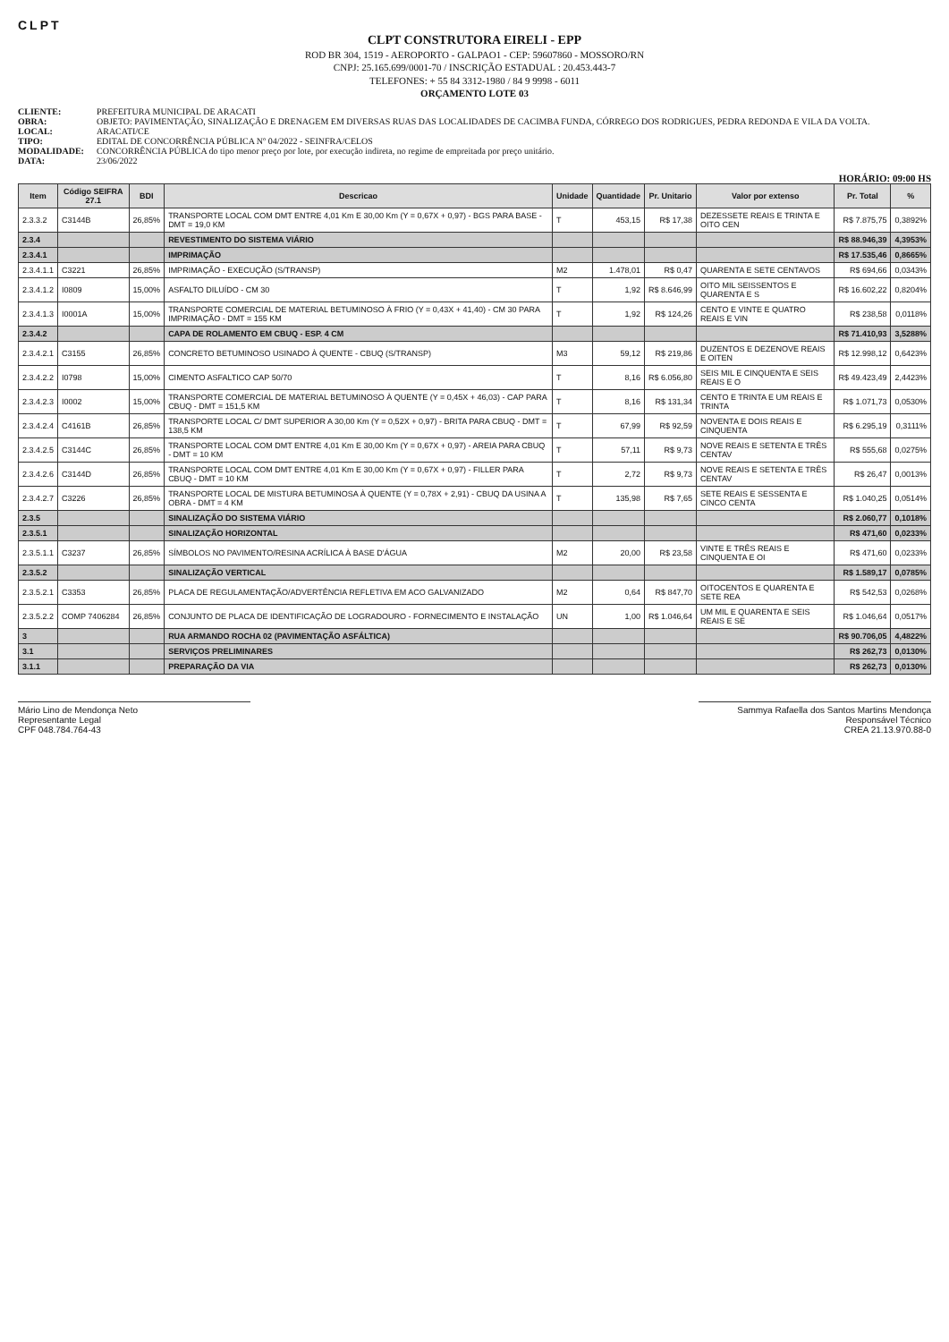CLPT
CLPT CONSTRUTORA EIRELI - EPP
ROD BR 304, 1519 - AEROPORTO - GALPAO1 - CEP: 59607860 - MOSSORO/RN
CNPJ: 25.165.699/0001-70 / INSCRIÇÃO ESTADUAL : 20.453.443-7
TELEFONES: + 55 84 3312-1980 / 84 9 9998 - 6011
ORÇAMENTO LOTE 03
CLIENTE: PREFEITURA MUNICIPAL DE ARACATI
OBRA: OBJETO: PAVIMENTAÇÃO, SINALIZAÇÃO E DRENAGEM EM DIVERSAS RUAS DAS LOCALIDADES DE CACIMBA FUNDA, CÓRREGO DOS RODRIGUES, PEDRA REDONDA E VILA DA VOLTA.
LOCAL: ARACATI/CE
TIPO: EDITAL DE CONCORRÊNCIA PÚBLICA Nº 04/2022 - SEINFRA/CELOS
MODALIDADE: CONCORRÊNCIA PÚBLICA do tipo menor preço por lote, por execução indireta, no regime de empreitada por preço unitário.
DATA: 23/06/2022
HORÁRIO: 09:00 HS
| Item | Código SEIFRA 27.1 | BDI | Descricao | Unidade | Quantidade | Pr. Unitario | Valor por extenso | Pr. Total | % |
| --- | --- | --- | --- | --- | --- | --- | --- | --- | --- |
| 2.3.3.2 | C3144B | 26,85% | TRANSPORTE LOCAL COM DMT ENTRE 4,01 Km E 30,00 Km (Y = 0,67X + 0,97) - BGS PARA BASE - DMT = 19,0 KM | T | 453,15 | R$ 17,38 | DEZESSETE REAIS E TRINTA E OITO CEN | R$ 7.875,75 | 0,3892% |
| 2.3.4 | | | REVESTIMENTO DO SISTEMA VIÁRIO | | | | | R$ 88.946,39 | 4,3953% |
| 2.3.4.1 | | | IMPRIMAÇÃO | | | | | R$ 17.535,46 | 0,8665% |
| 2.3.4.1.1 | C3221 | 26,85% | IMPRIMAÇÃO - EXECUÇÃO (S/TRANSP) | M2 | 1.478,01 | R$ 0,47 | QUARENTA E SETE CENTAVOS | R$ 694,66 | 0,0343% |
| 2.3.4.1.2 | I0809 | 15,00% | ASFALTO DILUÍDO - CM 30 | T | 1,92 | R$ 8.646,99 | OITO MIL SEISSENTOS E QUARENTA E S | R$ 16.602,22 | 0,8204% |
| 2.3.4.1.3 | I0001A | 15,00% | TRANSPORTE COMERCIAL DE MATERIAL BETUMINOSO À FRIO (Y = 0,43X + 41,40) - CM 30 PARA IMPRIMAÇÃO - DMT = 155 KM | T | 1,92 | R$ 124,26 | CENTO E VINTE E QUATRO REAIS E VIN | R$ 238,58 | 0,0118% |
| 2.3.4.2 | | | CAPA DE ROLAMENTO EM CBUQ - ESP. 4 CM | | | | | R$ 71.410,93 | 3,5288% |
| 2.3.4.2.1 | C3155 | 26,85% | CONCRETO BETUMINOSO USINADO À QUENTE - CBUQ (S/TRANSP) | M3 | 59,12 | R$ 219,86 | DUZENTOS E DEZENOVE REAIS E OITEN | R$ 12.998,12 | 0,6423% |
| 2.3.4.2.2 | I0798 | 15,00% | CIMENTO ASFALTICO CAP 50/70 | T | 8,16 | R$ 6.056,80 | SEIS MIL E CINQUENTA E SEIS REAIS E O | R$ 49.423,49 | 2,4423% |
| 2.3.4.2.3 | I0002 | 15,00% | TRANSPORTE COMERCIAL DE MATERIAL BETUMINOSO À QUENTE (Y = 0,45X + 46,03) - CAP PARA CBUQ - DMT = 151,5 KM | T | 8,16 | R$ 131,34 | CENTO E TRINTA E UM REAIS E TRINTA | R$ 1.071,73 | 0,0530% |
| 2.3.4.2.4 | C4161B | 26,85% | TRANSPORTE LOCAL C/ DMT SUPERIOR A 30,00 Km (Y = 0,52X + 0,97) - BRITA PARA CBUQ - DMT = 138,5 KM | T | 67,99 | R$ 92,59 | NOVENTA E DOIS REAIS E CINQUENTA | R$ 6.295,19 | 0,3111% |
| 2.3.4.2.5 | C3144C | 26,85% | TRANSPORTE LOCAL COM DMT ENTRE 4,01 Km E 30,00 Km (Y = 0,67X + 0,97) - AREIA PARA CBUQ - DMT = 10 KM | T | 57,11 | R$ 9,73 | NOVE REAIS E SETENTA E TRÊS CENTAV | R$ 555,68 | 0,0275% |
| 2.3.4.2.6 | C3144D | 26,85% | TRANSPORTE LOCAL COM DMT ENTRE 4,01 Km E 30,00 Km (Y = 0,67X + 0,97) - FILLER PARA CBUQ - DMT = 10 KM | T | 2,72 | R$ 9,73 | NOVE REAIS E SETENTA E TRÊS CENTAV | R$ 26,47 | 0,0013% |
| 2.3.4.2.7 | C3226 | 26,85% | TRANSPORTE LOCAL DE MISTURA BETUMINOSA À QUENTE (Y = 0,78X + 2,91) - CBUQ DA USINA A OBRA - DMT = 4 KM | T | 135,98 | R$ 7,65 | SETE REAIS E SESSENTA E CINCO CENTA | R$ 1.040,25 | 0,0514% |
| 2.3.5 | | | SINALIZAÇÃO DO SISTEMA VIÁRIO | | | | | R$ 2.060,77 | 0,1018% |
| 2.3.5.1 | | | SINALIZAÇÃO HORIZONTAL | | | | | R$ 471,60 | 0,0233% |
| 2.3.5.1.1 | C3237 | 26,85% | SÍMBOLOS NO PAVIMENTO/RESINA ACRÍLICA À BASE D'ÁGUA | M2 | 20,00 | R$ 23,58 | VINTE E TRÊS REAIS E CINQUENTA E OI | R$ 471,60 | 0,0233% |
| 2.3.5.2 | | | SINALIZAÇÃO VERTICAL | | | | | R$ 1.589,17 | 0,0785% |
| 2.3.5.2.1 | C3353 | 26,85% | PLACA DE REGULAMENTAÇÃO/ADVERTÊNCIA REFLETIVA EM ACO GALVANIZADO | M2 | 0,64 | R$ 847,70 | OITOCENTOS E QUARENTA E SETE REA | R$ 542,53 | 0,0268% |
| 2.3.5.2.2 | COMP 7406284 | 26,85% | CONJUNTO DE PLACA DE IDENTIFICAÇÃO DE LOGRADOURO - FORNECIMENTO E INSTALAÇÃO | UN | 1,00 | R$ 1.046,64 | UM MIL E QUARENTA E SEIS REAIS E SE | R$ 1.046,64 | 0,0517% |
| 3 | | | RUA ARMANDO ROCHA 02 (PAVIMENTAÇÃO ASFÁLTICA) | | | | | R$ 90.706,05 | 4,4822% |
| 3.1 | | | SERVIÇOS PRELIMINARES | | | | | R$ 262,73 | 0,0130% |
| 3.1.1 | | | PREPARAÇÃO DA VIA | | | | | R$ 262,73 | 0,0130% |
Mário Lino de Mendonça Neto
Representante Legal
CPF 048.784.764-43
Sammya Rafaella dos Santos Martins Mendonça
Responsável Técnico
CREA 21.13.970.88-0